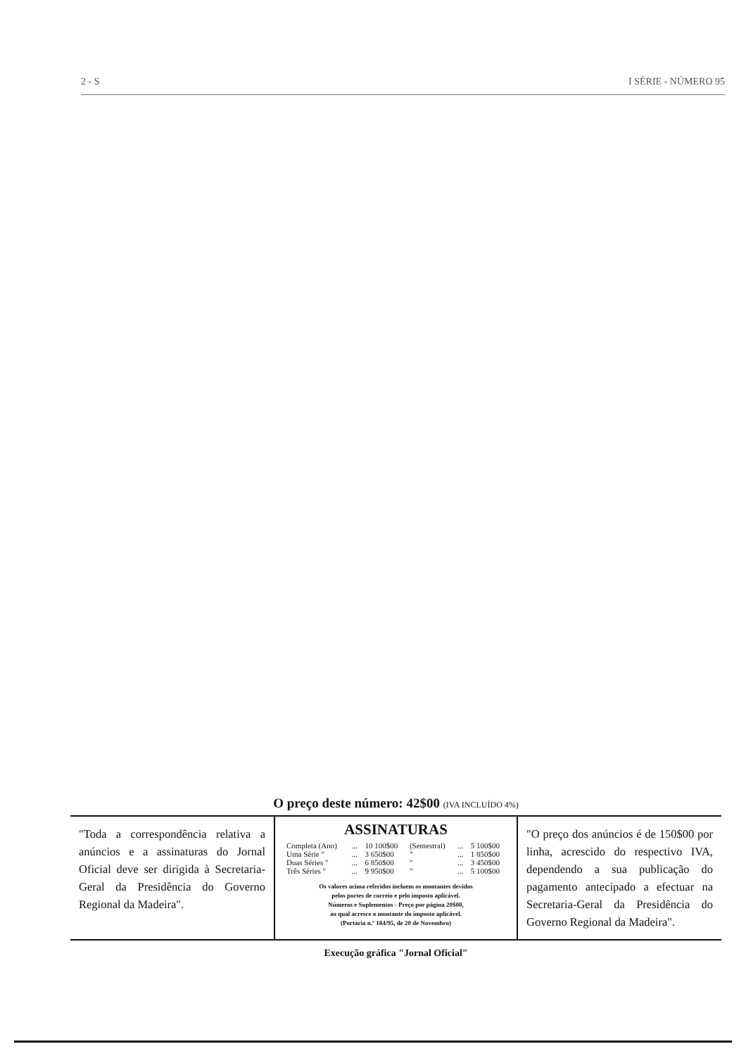2 - S I SÉRIE - NÚMERO 95
O preço deste número: 42$00 (IVA INCLUÍDO 4%)
"Toda a correspondência relativa a anúncios e a assinaturas do Jornal Oficial deve ser dirigida à Secretaria-Geral da Presidência do Governo Regional da Madeira".
ASSINATURAS
| Completa (Ano) | ... | 10 100$00 | (Semestral) | ... | 5 100$00 |
| Uma Série " | ... | 3 650$00 | " | ... | 1 850$00 |
| Duas Séries " | ... | 6 850$00 | " | ... | 3 450$00 |
| Três Séries " | ... | 9 950$00 | " | ... | 5 100$00 |
Os valores acima referidos incluem os montantes devidos
pelos portes de correio e pelo imposto aplicável.
Números e Suplementos - Preço por página 20$00,
ao qual acresce o montante do imposto aplicável.
(Portaria n.º 184/95, de 20 de Novembro)
"O preço dos anúncios é de 150$00 por linha, acrescido do respectivo IVA, dependendo a sua publicação do pagamento antecipado a efectuar na Secretaria-Geral da Presidência do Governo Regional da Madeira".
Execução gráfica "Jornal Oficial"